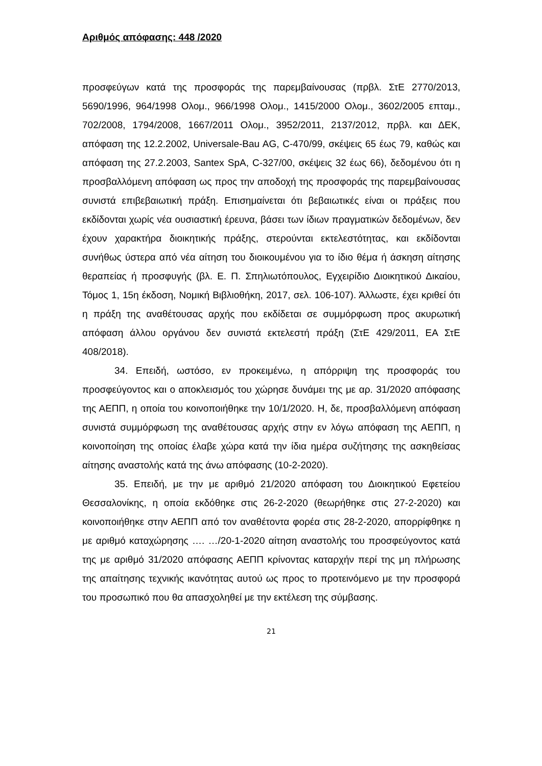Αριθμός απόφασης: 448 /2020
προσφεύγων κατά της προσφοράς της παρεμβαίνουσας (πρβλ. ΣτΕ 2770/2013, 5690/1996, 964/1998 Ολομ., 966/1998 Ολομ., 1415/2000 Ολομ., 3602/2005 επταμ., 702/2008, 1794/2008, 1667/2011 Ολομ., 3952/2011, 2137/2012, πρβλ. και ΔΕΚ, απόφαση της 12.2.2002, Universale-Bau AG, C-470/99, σκέψεις 65 έως 79, καθώς και απόφαση της 27.2.2003, Santex SpA, C-327/00, σκέψεις 32 έως 66), δεδομένου ότι η προσβαλλόμενη απόφαση ως προς την αποδοχή της προσφοράς της παρεμβαίνουσας συνιστά επιβεβαιωτική πράξη. Επισημαίνεται ότι βεβαιωτικές είναι οι πράξεις που εκδίδονται χωρίς νέα ουσιαστική έρευνα, βάσει των ίδιων πραγματικών δεδομένων, δεν έχουν χαρακτήρα διοικητικής πράξης, στερούνται εκτελεστότητας, και εκδίδονται συνήθως ύστερα από νέα αίτηση του διοικουμένου για το ίδιο θέμα ή άσκηση αίτησης θεραπείας ή προσφυγής (βλ. Ε. Π. Σπηλιωτόπουλος, Εγχειρίδιο Διοικητικού Δικαίου, Τόμος 1, 15η έκδοση, Νομική Βιβλιοθήκη, 2017, σελ. 106-107). Άλλωστε, έχει κριθεί ότι η πράξη της αναθέτουσας αρχής που εκδίδεται σε συμμόρφωση προς ακυρωτική απόφαση άλλου οργάνου δεν συνιστά εκτελεστή πράξη (ΣτΕ 429/2011, ΕΑ ΣτΕ 408/2018).
34. Επειδή, ωστόσο, εν προκειμένω, η απόρριψη της προσφοράς του προσφεύγοντος και ο αποκλεισμός του χώρησε δυνάμει της με αρ. 31/2020 απόφασης της ΑΕΠΠ, η οποία του κοινοποιήθηκε την 10/1/2020. Η, δε, προσβαλλόμενη απόφαση συνιστά συμμόρφωση της αναθέτουσας αρχής στην εν λόγω απόφαση της ΑΕΠΠ, η κοινοποίηση της οποίας έλαβε χώρα κατά την ίδια ημέρα συζήτησης της ασκηθείσας αίτησης αναστολής κατά της άνω απόφασης (10-2-2020).
35. Επειδή, με την με αριθμό 21/2020 απόφαση του Διοικητικού Εφετείου Θεσσαλονίκης, η οποία εκδόθηκε στις 26-2-2020 (θεωρήθηκε στις 27-2-2020) και κοινοποιήθηκε στην ΑΕΠΠ από τον αναθέτοντα φορέα στις 28-2-2020, απορρίφθηκε η με αριθμό καταχώρησης …. …/20-1-2020 αίτηση αναστολής του προσφεύγοντος κατά της με αριθμό 31/2020 απόφασης ΑΕΠΠ κρίνοντας καταρχήν περί της μη πλήρωσης της απαίτησης τεχνικής ικανότητας αυτού ως προς το προτεινόμενο με την προσφορά του προσωπικό που θα απασχοληθεί με την εκτέλεση της σύμβασης.
21